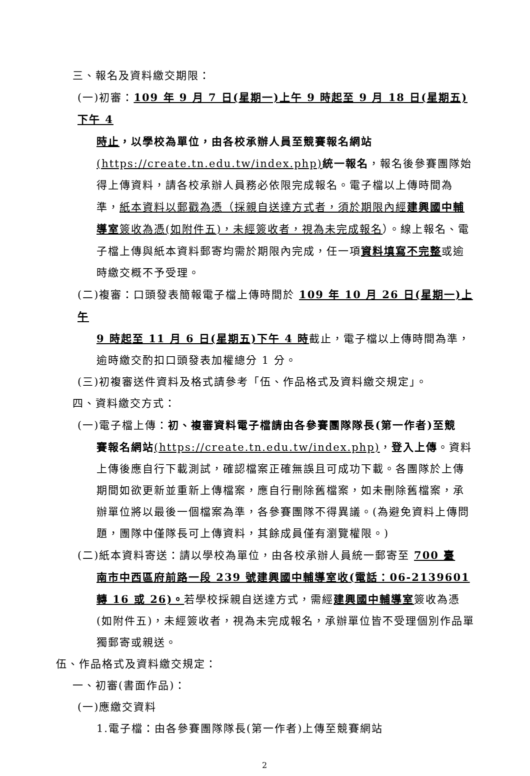三、報名及資料繳交期限：
(一)初審：109 年 9 月 7 日(星期一)上午 9 時起至 9 月 18 日(星期五)下午 4
時止，以學校為單位，由各校承辦人員至競賽報名網站 (https://create.tn.edu.tw/index.php) 統一報名，報名後參賽團隊始得上傳資料，請各校承辦人員務必依限完成報名。電子檔以上傳時間為準，紙本資料以郵戳為憑（採親自送達方式者，須於期限內經建興國中輔導室簽收為憑(如附件五)，未經簽收者，視為未完成報名）。線上報名、電子檔上傳與紙本資料郵寄均需於期限內完成，任一項資料填寫不完整或逾時繳交概不予受理。
(二)複審：口頭發表簡報電子檔上傳時間於 109 年 10 月 26 日(星期一)上午
9 時起至 11 月 6 日(星期五)下午 4 時截止，電子檔以上傳時間為準，逾時繳交酌扣口頭發表加權總分 1 分。
(三)初複審送件資料及格式請參考「伍、作品格式及資料繳交規定」。
四、資料繳交方式：
(一)電子檔上傳：初、複審資料電子檔請由各參賽團隊隊長(第一作者)至競
賽報名網站(https://create.tn.edu.tw/index.php)，登入上傳。資料上傳後應自行下載測試，確認檔案正確無誤且可成功下載。各團隊於上傳期間如欲更新並重新上傳檔案，應自行刪除舊檔案，如未刪除舊檔案，承辦單位將以最後一個檔案為準，各參賽團隊不得異議。(為避免資料上傳問題，團隊中僅隊長可上傳資料，其餘成員僅有瀏覽權限。)
(二)紙本資料寄送：請以學校為單位，由各校承辦人員統一郵寄至 700 臺
南市中西區府前路一段 239 號建興國中輔導室收(電話：06-2139601 轉 16 或 26)。若學校採親自送達方式，需經建興國中輔導室簽收為憑(如附件五)，未經簽收者，視為未完成報名，承辦單位皆不受理個別作品單獨郵寄或親送。
伍、作品格式及資料繳交規定：
一、初審(書面作品)：
(一)應繳交資料
1.電子檔：由各參賽團隊隊長(第一作者)上傳至競賽網站
2